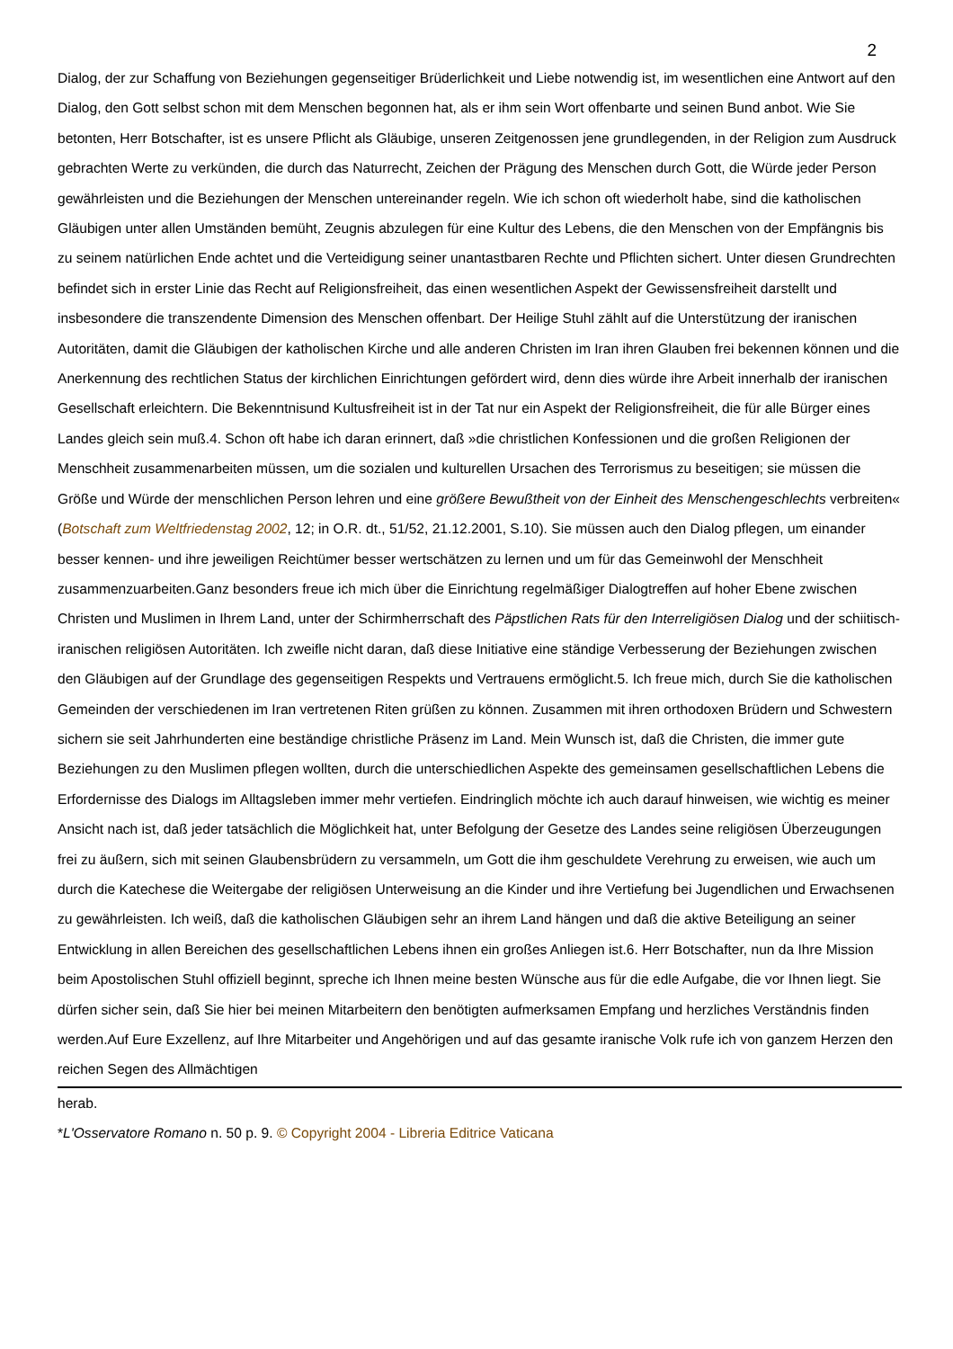2
Dialog, der zur Schaffung von Beziehungen gegenseitiger Brüderlichkeit und Liebe notwendig ist, im wesentlichen eine Antwort auf den Dialog, den Gott selbst schon mit dem Menschen begonnen hat, als er ihm sein Wort offenbarte und seinen Bund anbot. Wie Sie betonten, Herr Botschafter, ist es unsere Pflicht als Gläubige, unseren Zeitgenossen jene grundlegenden, in der Religion zum Ausdruck gebrachten Werte zu verkünden, die durch das Naturrecht, Zeichen der Prägung des Menschen durch Gott, die Würde jeder Person gewährleisten und die Beziehungen der Menschen untereinander regeln. Wie ich schon oft wiederholt habe, sind die katholischen Gläubigen unter allen Umständen bemüht, Zeugnis abzulegen für eine Kultur des Lebens, die den Menschen von der Empfängnis bis zu seinem natürlichen Ende achtet und die Verteidigung seiner unantastbaren Rechte und Pflichten sichert. Unter diesen Grundrechten befindet sich in erster Linie das Recht auf Religionsfreiheit, das einen wesentlichen Aspekt der Gewissensfreiheit darstellt und insbesondere die transzendente Dimension des Menschen offenbart. Der Heilige Stuhl zählt auf die Unterstützung der iranischen Autoritäten, damit die Gläubigen der katholischen Kirche und alle anderen Christen im Iran ihren Glauben frei bekennen können und die Anerkennung des rechtlichen Status der kirchlichen Einrichtungen gefördert wird, denn dies würde ihre Arbeit innerhalb der iranischen Gesellschaft erleichtern. Die Bekenntnisund Kultusfreiheit ist in der Tat nur ein Aspekt der Religionsfreiheit, die für alle Bürger eines Landes gleich sein muß.4. Schon oft habe ich daran erinnert, daß »die christlichen Konfessionen und die großen Religionen der Menschheit zusammenarbeiten müssen, um die sozialen und kulturellen Ursachen des Terrorismus zu beseitigen; sie müssen die Größe und Würde der menschlichen Person lehren und eine größere Bewußtheit von der Einheit des Menschengeschlechts verbreiten« (Botschaft zum Weltfriedenstag 2002, 12; in O.R. dt., 51/52, 21.12.2001, S.10). Sie müssen auch den Dialog pflegen, um einander besser kennen- und ihre jeweiligen Reichtümer besser wertschätzen zu lernen und um für das Gemeinwohl der Menschheit zusammenzuarbeiten.Ganz besonders freue ich mich über die Einrichtung regelmäßiger Dialogtreffen auf hoher Ebene zwischen Christen und Muslimen in Ihrem Land, unter der Schirmherrschaft des Päpstlichen Rats für den Interreligiösen Dialog und der schiitisch-iranischen religiösen Autoritäten. Ich zweifle nicht daran, daß diese Initiative eine ständige Verbesserung der Beziehungen zwischen den Gläubigen auf der Grundlage des gegenseitigen Respekts und Vertrauens ermöglicht.5. Ich freue mich, durch Sie die katholischen Gemeinden der verschiedenen im Iran vertretenen Riten grüßen zu können. Zusammen mit ihren orthodoxen Brüdern und Schwestern sichern sie seit Jahrhunderten eine beständige christliche Präsenz im Land. Mein Wunsch ist, daß die Christen, die immer gute Beziehungen zu den Muslimen pflegen wollten, durch die unterschiedlichen Aspekte des gemeinsamen gesellschaftlichen Lebens die Erfordernisse des Dialogs im Alltagsleben immer mehr vertiefen. Eindringlich möchte ich auch darauf hinweisen, wie wichtig es meiner Ansicht nach ist, daß jeder tatsächlich die Möglichkeit hat, unter Befolgung der Gesetze des Landes seine religiösen Überzeugungen frei zu äußern, sich mit seinen Glaubensbrüdern zu versammeln, um Gott die ihm geschuldete Verehrung zu erweisen, wie auch um durch die Katechese die Weitergabe der religiösen Unterweisung an die Kinder und ihre Vertiefung bei Jugendlichen und Erwachsenen zu gewährleisten. Ich weiß, daß die katholischen Gläubigen sehr an ihrem Land hängen und daß die aktive Beteiligung an seiner Entwicklung in allen Bereichen des gesellschaftlichen Lebens ihnen ein großes Anliegen ist.6. Herr Botschafter, nun da Ihre Mission beim Apostolischen Stuhl offiziell beginnt, spreche ich Ihnen meine besten Wünsche aus für die edle Aufgabe, die vor Ihnen liegt. Sie dürfen sicher sein, daß Sie hier bei meinen Mitarbeitern den benötigten aufmerksamen Empfang und herzliches Verständnis finden werden.Auf Eure Exzellenz, auf Ihre Mitarbeiter und Angehörigen und auf das gesamte iranische Volk rufe ich von ganzem Herzen den reichen Segen des Allmächtigen
herab.
*L'Osservatore Romano n. 50 p. 9. © Copyright 2004 - Libreria Editrice Vaticana